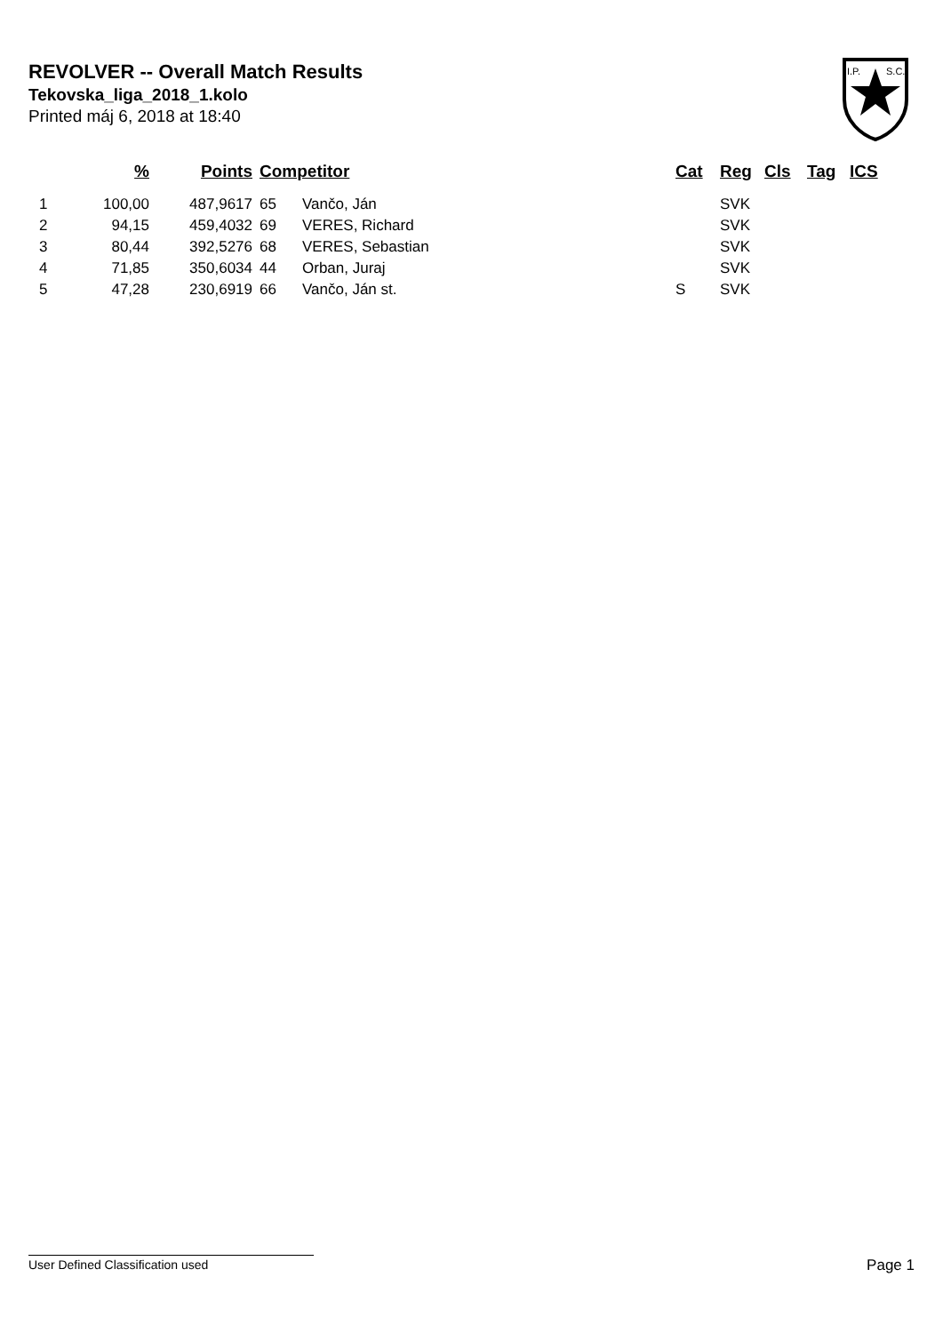REVOLVER -- Overall Match Results
Tekovska_liga_2018_1.kolo
Printed máj 6, 2018 at 18:40
I.P.
S.C.
| | % | Points | Competitor | | Cat | Reg | Cls | Tag | ICS |
| --- | --- | --- | --- | --- | --- | --- | --- | --- | --- |
| 1 | 100,00 | 487,9617 | 65 | Vančo, Ján | | SVK | | | |
| 2 | 94,15 | 459,4032 | 69 | VERES, Richard | | SVK | | | |
| 3 | 80,44 | 392,5276 | 68 | VERES, Sebastian | | SVK | | | |
| 4 | 71,85 | 350,6034 | 44 | Orban, Juraj | | SVK | | | |
| 5 | 47,28 | 230,6919 | 66 | Vančo, Ján st. | S | SVK | | | |
User Defined Classification used Page 1